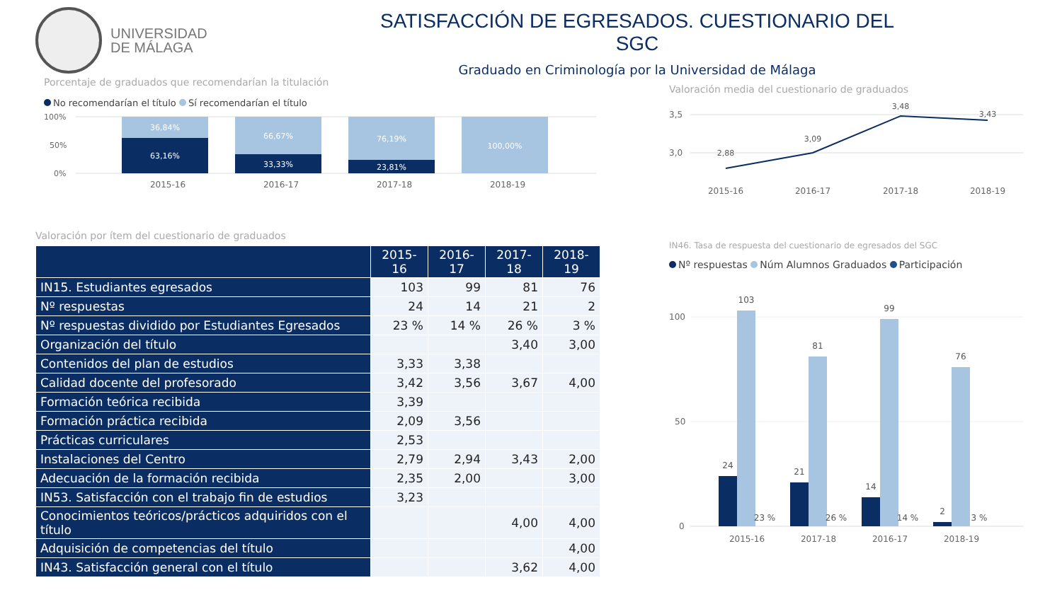UNIVERSIDAD
DE MÁLAGA
SATISFACCIÓN DE EGRESADOS. CUESTIONARIO DEL SGC
Graduado en Criminología por la Universidad de Málaga
Porcentaje de graduados que recomendarían la titulación
No recomendarían el título Sí recomendarían el título
100%
50%
0%
36,84%
63,16%
66,67%
33,33%
76,19%
23,81%
100,00%
2015-16
2016-17
2017-18
2018-19
Valoración media del cuestionario de graduados
3,5
3,0
2,88
3,09
3,48
3,43
2015-16
2016-17
2017-18
2018-19
Valoración por ítem del cuestionario de graduados
| | 2015-16 | 2016-17 | 2017-18 | 2018-19 |
| --- | --- | --- | --- | --- |
| IN15. Estudiantes egresados | 103 | 99 | 81 | 76 |
| Nº respuestas | 24 | 14 | 21 | 2 |
| Nº respuestas dividido por Estudiantes Egresados | 23 % | 14 % | 26 % | 3 % |
| Organización del título | | | 3,40 | 3,00 |
| Contenidos del plan de estudios | 3,33 | 3,38 | | |
| Calidad docente del profesorado | 3,42 | 3,56 | 3,67 | 4,00 |
| Formación teórica recibida | 3,39 | | | |
| Formación práctica recibida | 2,09 | 3,56 | | |
| Prácticas curriculares | 2,53 | | | |
| Instalaciones del Centro | 2,79 | 2,94 | 3,43 | 2,00 |
| Adecuación de la formación recibida | 2,35 | 2,00 | | 3,00 |
| IN53. Satisfacción con el trabajo fin de estudios | 3,23 | | | |
| Conocimientos teóricos/prácticos adquiridos con el título | | | 4,00 | 4,00 |
| Adquisición de competencias del título | | | | 4,00 |
| IN43. Satisfacción general con el título | | | 3,62 | 4,00 |
IN46. Tasa de respuesta del cuestionario de egresados del SGC
Nº respuestas Núm Alumnos Graduados Participación
100
50
0
24
103
21
81
14
99
2
76
23 %
26 %
14 %
3 %
2015-16
2017-18
2016-17
2018-19